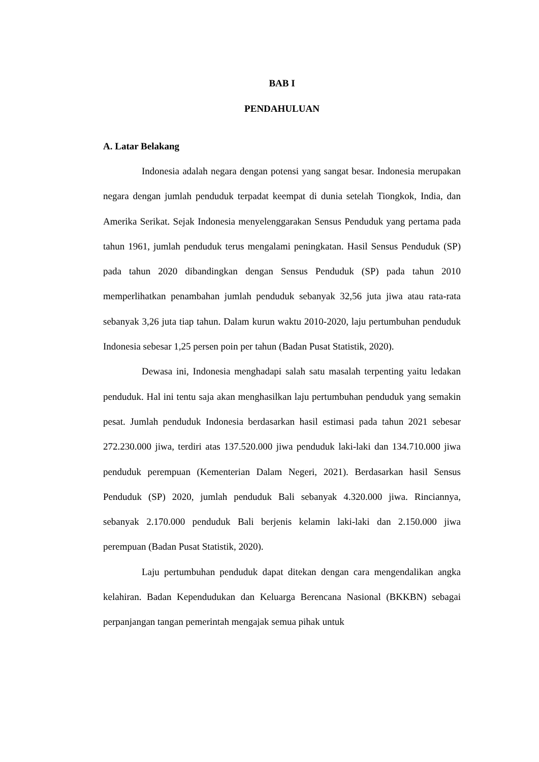BAB I
PENDAHULUAN
A. Latar Belakang
Indonesia adalah negara dengan potensi yang sangat besar. Indonesia merupakan negara dengan jumlah penduduk terpadat keempat di dunia setelah Tiongkok, India, dan Amerika Serikat. Sejak Indonesia menyelenggarakan Sensus Penduduk yang pertama pada tahun 1961, jumlah penduduk terus mengalami peningkatan. Hasil Sensus Penduduk (SP) pada tahun 2020 dibandingkan dengan Sensus Penduduk (SP) pada tahun 2010 memperlihatkan penambahan jumlah penduduk sebanyak 32,56 juta jiwa atau rata-rata sebanyak 3,26 juta tiap tahun. Dalam kurun waktu 2010-2020, laju pertumbuhan penduduk Indonesia sebesar 1,25 persen poin per tahun (Badan Pusat Statistik, 2020).
Dewasa ini, Indonesia menghadapi salah satu masalah terpenting yaitu ledakan penduduk. Hal ini tentu saja akan menghasilkan laju pertumbuhan penduduk yang semakin pesat. Jumlah penduduk Indonesia berdasarkan hasil estimasi pada tahun 2021 sebesar 272.230.000 jiwa, terdiri atas 137.520.000 jiwa penduduk laki-laki dan 134.710.000 jiwa penduduk perempuan (Kementerian Dalam Negeri, 2021). Berdasarkan hasil Sensus Penduduk (SP) 2020, jumlah penduduk Bali sebanyak 4.320.000 jiwa. Rinciannya, sebanyak 2.170.000 penduduk Bali berjenis kelamin laki-laki dan 2.150.000 jiwa perempuan (Badan Pusat Statistik, 2020).
Laju pertumbuhan penduduk dapat ditekan dengan cara mengendalikan angka kelahiran. Badan Kependudukan dan Keluarga Berencana Nasional (BKKBN) sebagai perpanjangan tangan pemerintah mengajak semua pihak untuk